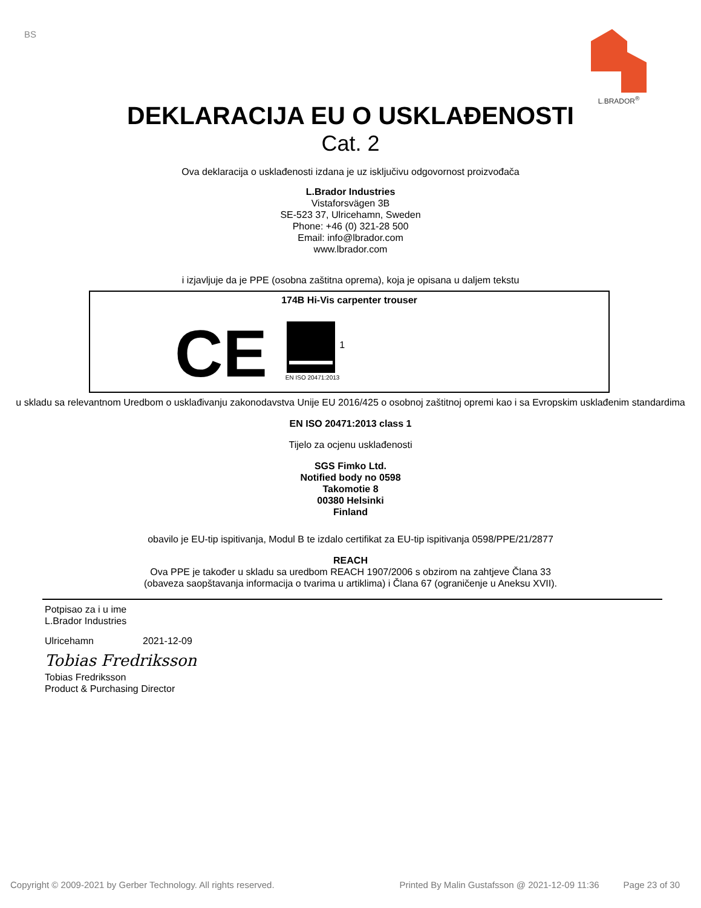BS
L.BRADOR<sup>®</sup>
DEKLARACIJA EU O USKLAĐENOSTI
Cat. 2
Ova deklaracija o usklađenosti izdana je uz isključivu odgovornost proizvođača
L.Brador Industries
Vistaforsvägen 3B
SE-523 37, Ulricehamn, Sweden
Phone: +46 (0) 321-28 500
Email: info@lbrador.com
www.lbrador.com
i izjavljuje da je PPE (osobna zaštitna oprema), koja je opisana u daljem tekstu
174B Hi-Vis carpenter trouser
CE
EN ISO 20471:2013
1
u skladu sa relevantnom Uredbom o usklađivanju zakonodavstva Unije EU 2016/425 o osobnoj zaštitnoj opremi kao i sa Evropskim usklađenim standardima
EN ISO 20471:2013 class 1
Tijelo za ocjenu usklađenosti
SGS Fimko Ltd.
Notified body no 0598
Takomotie 8
00380 Helsinki
Finland
obavilo je EU-tip ispitivanja, Modul B te izdalo certifikat za EU-tip ispitivanja 0598/PPE/21/2877
REACH
Ova PPE je također u skladu sa uredbom REACH 1907/2006 s obzirom na zahtjeve Člana 33
(obaveza saopštavanja informacija o tvarima u artiklima) i Člana 67 (ograničenje u Aneksu XVII).
Potpisao za i u ime
L.Brador Industries
Ulricehamn 2021-12-09
Tobias Fredriksson
Tobias Fredriksson
Product & Purchasing Director
Copyright © 2009-2021 by Gerber Technology. All rights reserved. Printed By Malin Gustafsson @ 2021-12-09 11:36 Page 23 of 30